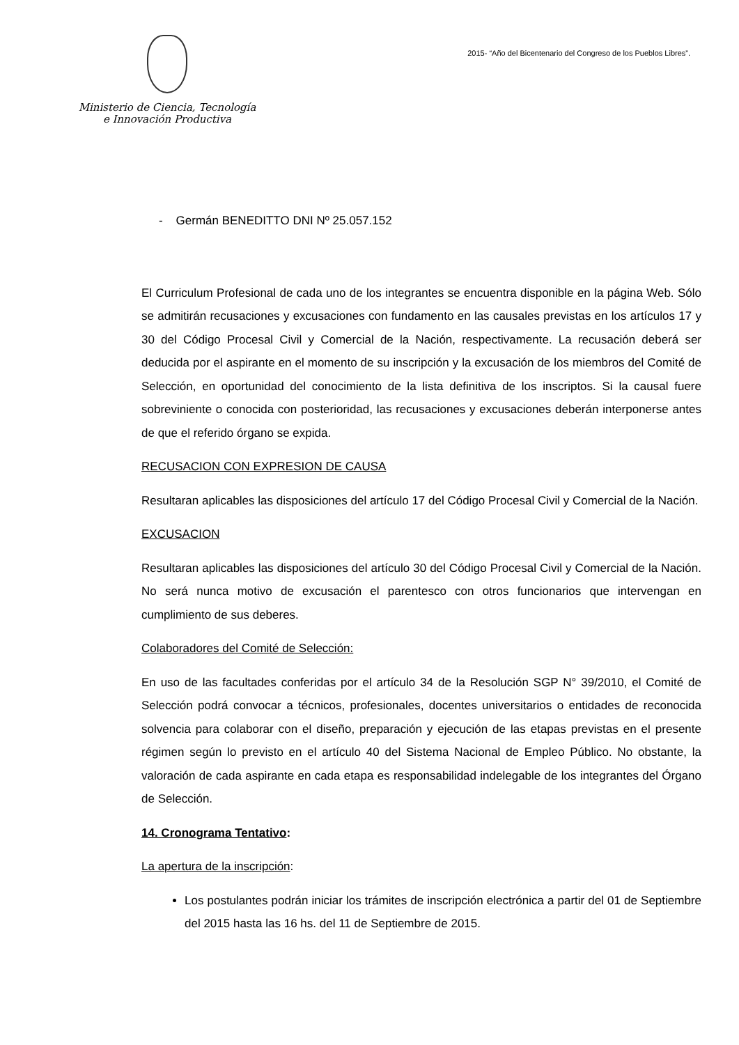Ministerio de Ciencia, Tecnología
e Innovación Productiva
2015- “Año del Bicentenario del Congreso de los Pueblos Libres”.
- Germán BENEDITTO DNI Nº 25.057.152
El Curriculum Profesional de cada uno de los integrantes se encuentra disponible en la página Web. Sólo se admitirán recusaciones y excusaciones con fundamento en las causales previstas en los artículos 17 y 30 del Código Procesal Civil y Comercial de la Nación, respectivamente. La recusación deberá ser deducida por el aspirante en el momento de su inscripción y la excusación de los miembros del Comité de Selección, en oportunidad del conocimiento de la lista definitiva de los inscriptos. Si la causal fuere sobreviniente o conocida con posterioridad, las recusaciones y excusaciones deberán interponerse antes de que el referido órgano se expida.
RECUSACION CON EXPRESION DE CAUSA
Resultaran aplicables las disposiciones del artículo 17 del Código Procesal Civil y Comercial de la Nación.
EXCUSACION
Resultaran aplicables las disposiciones del artículo 30 del Código Procesal Civil y Comercial de la Nación. No será nunca motivo de excusación el parentesco con otros funcionarios que intervengan en cumplimiento de sus deberes.
Colaboradores del Comité de Selección:
En uso de las facultades conferidas por el artículo 34 de la Resolución SGP N° 39/2010, el Comité de Selección podrá convocar a técnicos, profesionales, docentes universitarios o entidades de reconocida solvencia para colaborar con el diseño, preparación y ejecución de las etapas previstas en el presente régimen según lo previsto en el artículo 40 del Sistema Nacional de Empleo Público. No obstante, la valoración de cada aspirante en cada etapa es responsabilidad indelegable de los integrantes del Órgano de Selección.
14. Cronograma Tentativo:
La apertura de la inscripción:
Los postulantes podrán iniciar los trámites de inscripción electrónica a partir del 01 de Septiembre del 2015 hasta las 16 hs. del 11 de Septiembre de 2015.